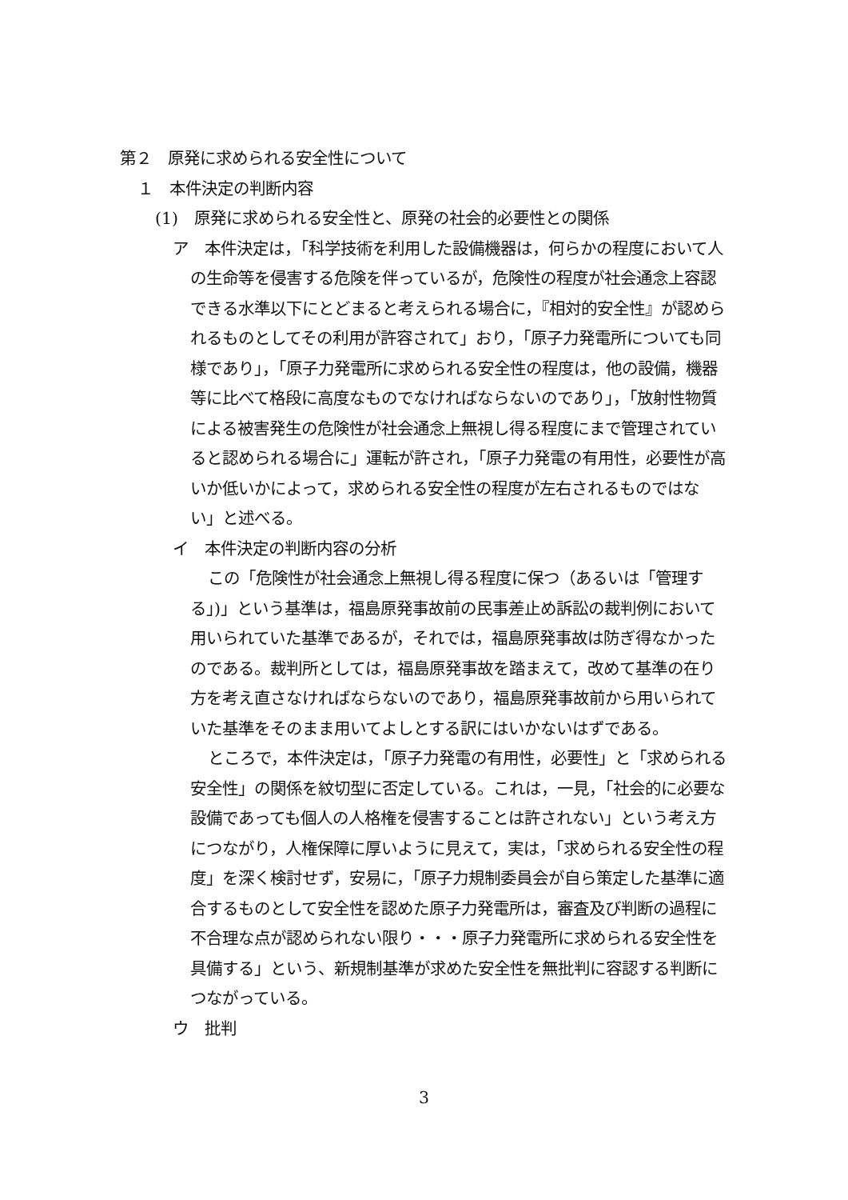第２　原発に求められる安全性について
１　本件決定の判断内容
(1)　原発に求められる安全性と、原発の社会的必要性との関係
ア　本件決定は，「科学技術を利用した設備機器は，何らかの程度において人の生命等を侵害する危険を伴っているが，危険性の程度が社会通念上容認できる水準以下にとどまると考えられる場合に，『相対的安全性』が認められるものとしてその利用が許容されて」おり，「原子力発電所についても同様であり」，「原子力発電所に求められる安全性の程度は，他の設備，機器等に比べて格段に高度なものでなければならないのであり」，「放射性物質による被害発生の危険性が社会通念上無視し得る程度にまで管理されていると認められる場合に」運転が許され，「原子力発電の有用性，必要性が高いか低いかによって，求められる安全性の程度が左右されるものではない」と述べる。
イ　本件決定の判断内容の分析
この「危険性が社会通念上無視し得る程度に保つ（あるいは「管理する」)」という基準は，福島原発事故前の民事差止め訴訟の裁判例において用いられていた基準であるが，それでは，福島原発事故は防ぎ得なかったのである。裁判所としては，福島原発事故を踏まえて，改めて基準の在り方を考え直さなければならないのであり，福島原発事故前から用いられていた基準をそのまま用いてよしとする訳にはいかないはずである。
ところで，本件決定は，「原子力発電の有用性，必要性」と「求められる安全性」の関係を紋切型に否定している。これは，一見，「社会的に必要な設備であっても個人の人格権を侵害することは許されない」という考え方につながり，人権保障に厚いように見えて，実は，「求められる安全性の程度」を深く検討せず，安易に，「原子力規制委員会が自ら策定した基準に適合するものとして安全性を認めた原子力発電所は，審査及び判断の過程に不合理な点が認められない限り・・・原子力発電所に求められる安全性を具備する」という、新規制基準が求めた安全性を無批判に容認する判断につながっている。
ウ　批判
3